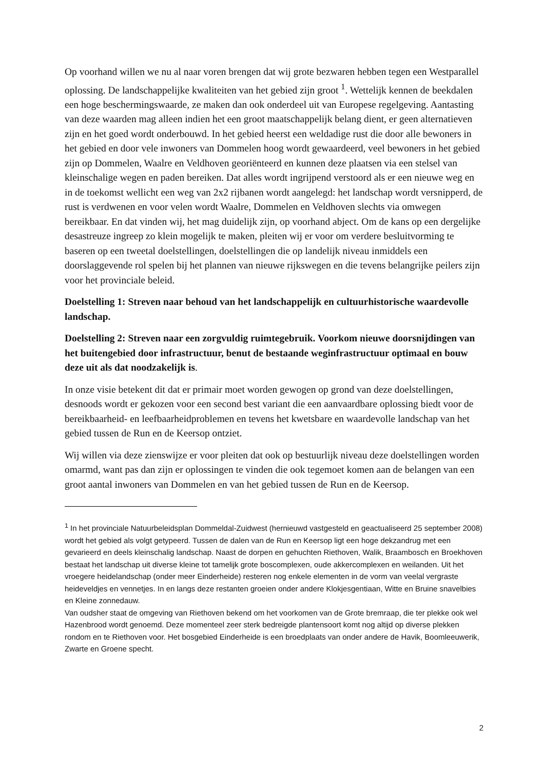Op voorhand willen we nu al naar voren brengen dat wij grote bezwaren hebben tegen een Westparallel oplossing. De landschappelijke kwaliteiten van het gebied zijn groot <sup>1</sup>. Wettelijk kennen de beekdalen een hoge beschermingswaarde, ze maken dan ook onderdeel uit van Europese regelgeving. Aantasting van deze waarden mag alleen indien het een groot maatschappelijk belang dient, er geen alternatieven zijn en het goed wordt onderbouwd. In het gebied heerst een weldadige rust die door alle bewoners in het gebied en door vele inwoners van Dommelen hoog wordt gewaardeerd, veel bewoners in het gebied zijn op Dommelen, Waalre en Veldhoven georiënteerd en kunnen deze plaatsen via een stelsel van kleinschalige wegen en paden bereiken. Dat alles wordt ingrijpend verstoord als er een nieuwe weg en in de toekomst wellicht een weg van 2x2 rijbanen wordt aangelegd: het landschap wordt versnipperd, de rust is verdwenen en voor velen wordt Waalre, Dommelen en Veldhoven slechts via omwegen bereikbaar. En dat vinden wij, het mag duidelijk zijn, op voorhand abject. Om de kans op een dergelijke desastreuze ingreep zo klein mogelijk te maken, pleiten wij er voor om verdere besluitvorming te baseren op een tweetal doelstellingen, doelstellingen die op landelijk niveau inmiddels een doorslaggevende rol spelen bij het plannen van nieuwe rijkswegen en die tevens belangrijke peilers zijn voor het provinciale beleid.
Doelstelling 1: Streven naar behoud van het landschappelijk en cultuurhistorische waardevolle landschap.
Doelstelling 2: Streven naar een zorgvuldig ruimtegebruik. Voorkom nieuwe doorsnijdingen van het buitengebied door infrastructuur, benut de bestaande weginfrastructuur optimaal en bouw deze uit als dat noodzakelijk is.
In onze visie betekent dit dat er primair moet worden gewogen op grond van deze doelstellingen, desnoods wordt er gekozen voor een second best variant die een aanvaardbare oplossing biedt voor de bereikbaarheid- en leefbaarheidproblemen en tevens het kwetsbare en waardevolle landschap van het gebied tussen de Run en de Keersop ontziet.
Wij willen via deze zienswijze er voor pleiten dat ook op bestuurlijk niveau deze doelstellingen worden omarmd, want pas dan zijn er oplossingen te vinden die ook tegemoet komen aan de belangen van een groot aantal inwoners van Dommelen en van het gebied tussen de Run en de Keersop.
<sup>1</sup> In het provinciale Natuurbeleidsplan Dommeldal-Zuidwest (hernieuwd vastgesteld en geactualiseerd 25 september 2008) wordt het gebied als volgt getypeerd. Tussen de dalen van de Run en Keersop ligt een hoge dekzandrug met een gevarieerd en deels kleinschalig landschap. Naast de dorpen en gehuchten Riethoven, Walik, Braambosch en Broekhoven bestaat het landschap uit diverse kleine tot tamelijk grote boscomplexen, oude akkercomplexen en weilanden. Uit het vroegere heidelandschap (onder meer Einderheide) resteren nog enkele elementen in de vorm van veelal vergraste heideveldjes en vennetjes. In en langs deze restanten groeien onder andere Klokjesgentiaan, Witte en Bruine snavelbies en Kleine zonnedauw.
Van oudsher staat de omgeving van Riethoven bekend om het voorkomen van de Grote bremraap, die ter plekke ook wel Hazenbrood wordt genoemd. Deze momenteel zeer sterk bedreigde plantensoort komt nog altijd op diverse plekken rondom en te Riethoven voor. Het bosgebied Einderheide is een broedplaats van onder andere de Havik, Boomleeuwerik, Zwarte en Groene specht.
2